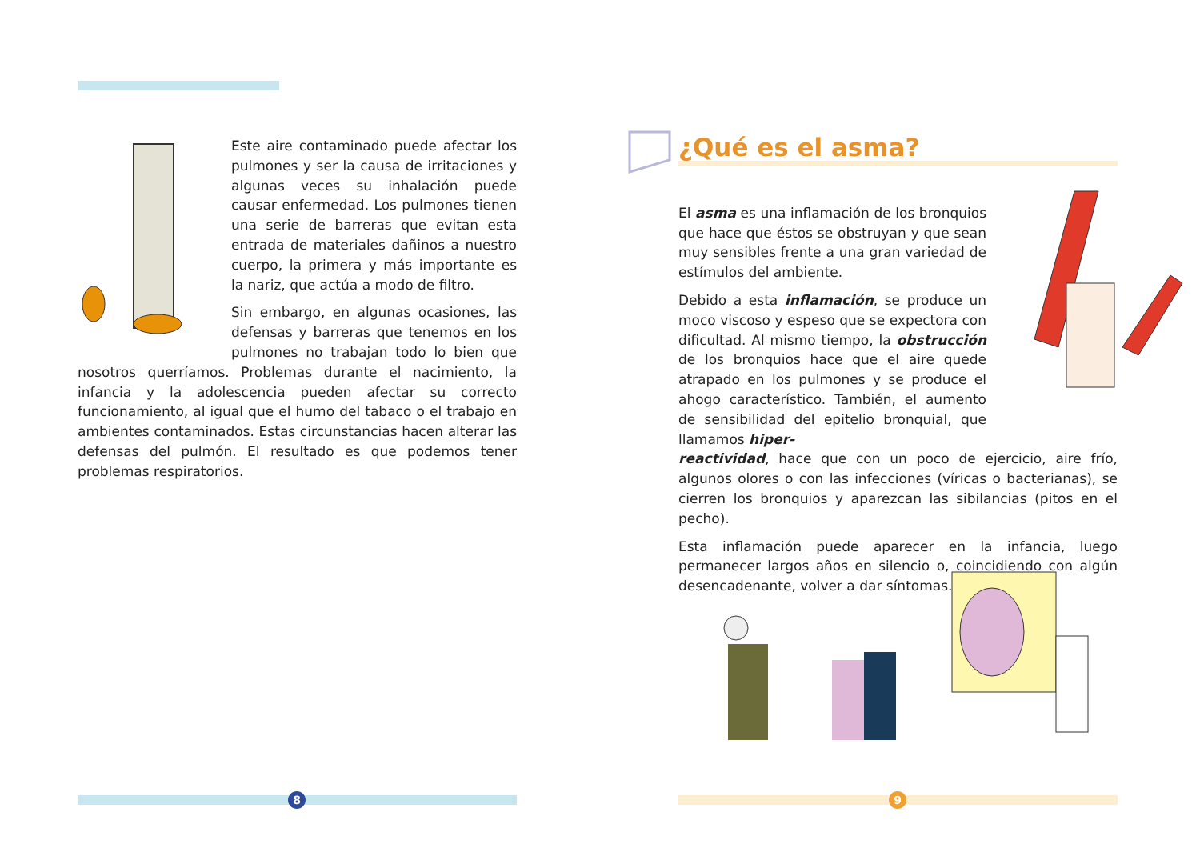Este aire contaminado puede afectar los pulmones y ser la causa de irritaciones y algunas veces su inhalación puede causar enfermedad. Los pulmones tienen una serie de barreras que evitan esta entrada de materiales dañinos a nuestro cuerpo, la primera y más importante es la nariz, que actúa a modo de filtro.
Sin embargo, en algunas ocasiones, las defensas y barreras que tenemos en los pulmones no trabajan todo lo bien que nosotros querríamos. Problemas durante el nacimiento, la infancia y la adolescencia pueden afectar su correcto funcionamiento, al igual que el humo del tabaco o el trabajo en ambientes contaminados. Estas circunstancias hacen alterar las defensas del pulmón. El resultado es que podemos tener problemas respiratorios.
8
¿Qué es el asma?
El asma es una inflamación de los bronquios que hace que éstos se obstruyan y que sean muy sensibles frente a una gran variedad de estímulos del ambiente.
Debido a esta inflamación, se produce un moco viscoso y espeso que se expectora con dificultad. Al mismo tiempo, la obstrucción de los bronquios hace que el aire quede atrapado en los pulmones y se produce el ahogo característico. También, el aumento de sensibilidad del epitelio bronquial, que llamamos hiper-
reactividad, hace que con un poco de ejercicio, aire frío, algunos olores o con las infecciones (víricas o bacterianas), se cierren los bronquios y aparezcan las sibilancias (pitos en el pecho).
Esta inflamación puede aparecer en la infancia, luego permanecer largos años en silencio o, coincidiendo con algún desencadenante, volver a dar síntomas.
9